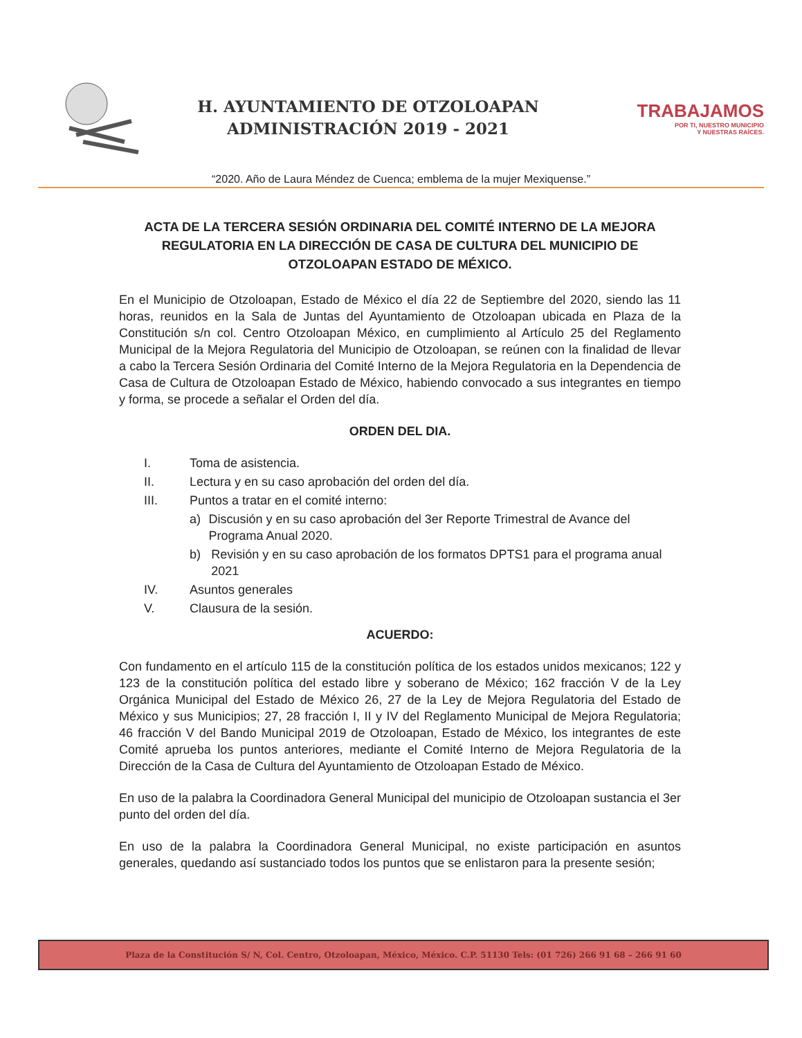H. AYUNTAMIENTO DE OTZOLOAPAN
ADMINISTRACIÓN 2019 - 2021
TRABAJAMOS
POR TI, NUESTRO MUNICIPIO
Y NUESTRAS RAÍCES.
“2020. Año de Laura Méndez de Cuenca; emblema de la mujer Mexiquense.”
ACTA DE LA TERCERA SESIÓN ORDINARIA DEL COMITÉ INTERNO DE LA MEJORA REGULATORIA EN LA DIRECCIÓN DE CASA DE CULTURA DEL MUNICIPIO DE OTZOLOAPAN ESTADO DE MÉXICO.
En el Municipio de Otzoloapan, Estado de México el día 22 de Septiembre del 2020, siendo las 11 horas, reunidos en la Sala de Juntas del Ayuntamiento de Otzoloapan ubicada en Plaza de la Constitución s/n col. Centro Otzoloapan México, en cumplimiento al Artículo 25 del Reglamento Municipal de la Mejora Regulatoria del Municipio de Otzoloapan, se reúnen con la finalidad de llevar a cabo la Tercera Sesión Ordinaria del Comité Interno de la Mejora Regulatoria en la Dependencia de Casa de Cultura de Otzoloapan Estado de México, habiendo convocado a sus integrantes en tiempo y forma, se procede a señalar el Orden del día.
ORDEN DEL DIA.
I. Toma de asistencia.
II. Lectura y en su caso aprobación del orden del día.
III. Puntos a tratar en el comité interno:
a) Discusión y en su caso aprobación del 3er Reporte Trimestral de Avance del Programa Anual 2020.
b) Revisión y en su caso aprobación de los formatos DPTS1 para el programa anual 2021
IV. Asuntos generales
V. Clausura de la sesión.
ACUERDO:
Con fundamento en el artículo 115 de la constitución política de los estados unidos mexicanos; 122 y 123 de la constitución política del estado libre y soberano de México; 162 fracción V de la Ley Orgánica Municipal del Estado de México 26, 27 de la Ley de Mejora Regulatoria del Estado de México y sus Municipios; 27, 28 fracción I, II y IV del Reglamento Municipal de Mejora Regulatoria; 46 fracción V del Bando Municipal 2019 de Otzoloapan, Estado de México, los integrantes de este Comité aprueba los puntos anteriores, mediante el Comité Interno de Mejora Regulatoria de la Dirección de la Casa de Cultura del Ayuntamiento de Otzoloapan Estado de México.
En uso de la palabra la Coordinadora General Municipal del municipio de Otzoloapan sustancia el 3er punto del orden del día.
En uso de la palabra la Coordinadora General Municipal, no existe participación en asuntos generales, quedando así sustanciado todos los puntos que se enlistaron para la presente sesión;
Plaza de la Constitución S/ N, Col. Centro, Otzoloapan, México, México. C.P. 51130 Tels: (01 726) 266 91 68 – 266 91 60